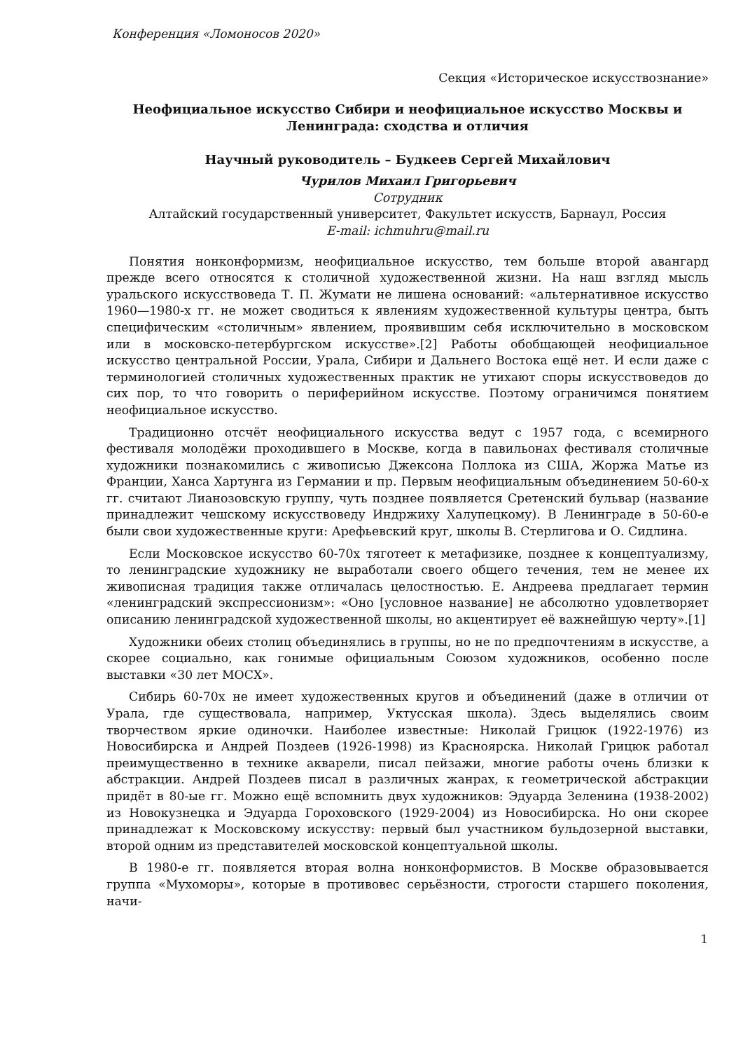Конференция «Ломоносов 2020»
Секция «Историческое искусствознание»
Неофициальное искусство Сибири и неофициальное искусство Москвы и Ленинграда: сходства и отличия
Научный руководитель – Будкеев Сергей Михайлович
Чурилов Михаил Григорьевич
Сотрудник
Алтайский государственный университет, Факультет искусств, Барнаул, Россия
E-mail: ichmuhru@mail.ru
Понятия нонконформизм, неофициальное искусство, тем больше второй авангард прежде всего относятся к столичной художественной жизни. На наш взгляд мысль уральского искусствоведа Т. П. Жумати не лишена оснований: «альтернативное искусство 1960—1980-х гг. не может сводиться к явлениям художественной культуры центра, быть специфическим «столичным» явлением, проявившим себя исключительно в московском или в московско-петербургском искусстве».[2] Работы обобщающей неофициальное искусство центральной России, Урала, Сибири и Дальнего Востока ещё нет. И если даже с терминологией столичных художественных практик не утихают споры искусствоведов до сих пор, то что говорить о периферийном искусстве. Поэтому ограничимся понятием неофициальное искусство.
Традиционно отсчёт неофициального искусства ведут с 1957 года, с всемирного фестиваля молодёжи проходившего в Москве, когда в павильонах фестиваля столичные художники познакомились с живописью Джексона Поллока из США, Жоржа Матье из Франции, Ханса Хартунга из Германии и пр. Первым неофициальным объединением 50-60-х гг. считают Лианозовскую группу, чуть позднее появляется Сретенский бульвар (название принадлежит чешскому искусствоведу Индржиху Халупецкому). В Ленинграде в 50-60-е были свои художественные круги: Арефьевский круг, школы В. Стерлигова и О. Сидлина.
Если Московское искусство 60-70х тяготеет к метафизике, позднее к концептуализму, то ленинградские художнику не выработали своего общего течения, тем не менее их живописная традиция также отличалась целостностью. Е. Андреева предлагает термин «ленинградский экспрессионизм»: «Оно [условное название] не абсолютно удовлетворяет описанию ленинградской художественной школы, но акцентирует её важнейшую черту».[1]
Художники обеих столиц объединялись в группы, но не по предпочтениям в искусстве, а скорее социально, как гонимые официальным Союзом художников, особенно после выставки «30 лет МОСХ».
Сибирь 60-70х не имеет художественных кругов и объединений (даже в отличии от Урала, где существовала, например, Уктусская школа). Здесь выделялись своим творчеством яркие одиночки. Наиболее известные: Николай Грицюк (1922-1976) из Новосибирска и Андрей Поздеев (1926-1998) из Красноярска. Николай Грицюк работал преимущественно в технике акварели, писал пейзажи, многие работы очень близки к абстракции. Андрей Поздеев писал в различных жанрах, к геометрической абстракции придёт в 80-ые гг. Можно ещё вспомнить двух художников: Эдуарда Зеленина (1938-2002) из Новокузнецка и Эдуарда Гороховского (1929-2004) из Новосибирска. Но они скорее принадлежат к Московскому искусству: первый был участником бульдозерной выставки, второй одним из представителей московской концептуальной школы.
В 1980-е гг. появляется вторая волна нонконформистов. В Москве образовывается группа «Мухоморы», которые в противовес серьёзности, строгости старшего поколения, начи-
1